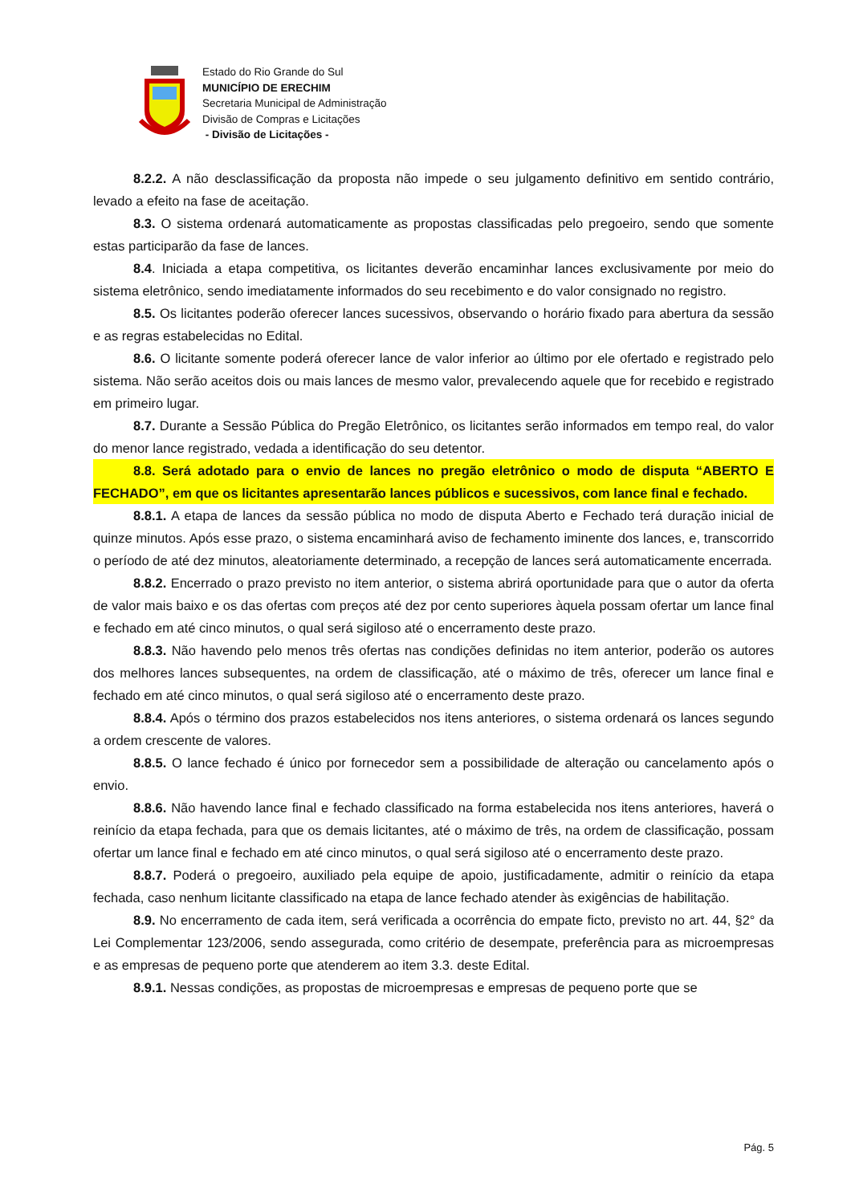Estado do Rio Grande do Sul
MUNICÍPIO DE ERECHIM
Secretaria Municipal de Administração
Divisão de Compras e Licitações
- Divisão de Licitações -
8.2.2. A não desclassificação da proposta não impede o seu julgamento definitivo em sentido contrário, levado a efeito na fase de aceitação.
8.3. O sistema ordenará automaticamente as propostas classificadas pelo pregoeiro, sendo que somente estas participarão da fase de lances.
8.4. Iniciada a etapa competitiva, os licitantes deverão encaminhar lances exclusivamente por meio do sistema eletrônico, sendo imediatamente informados do seu recebimento e do valor consignado no registro.
8.5. Os licitantes poderão oferecer lances sucessivos, observando o horário fixado para abertura da sessão e as regras estabelecidas no Edital.
8.6. O licitante somente poderá oferecer lance de valor inferior ao último por ele ofertado e registrado pelo sistema. Não serão aceitos dois ou mais lances de mesmo valor, prevalecendo aquele que for recebido e registrado em primeiro lugar.
8.7. Durante a Sessão Pública do Pregão Eletrônico, os licitantes serão informados em tempo real, do valor do menor lance registrado, vedada a identificação do seu detentor.
8.8. Será adotado para o envio de lances no pregão eletrônico o modo de disputa “ABERTO E FECHADO”, em que os licitantes apresentarão lances públicos e sucessivos, com lance final e fechado.
8.8.1. A etapa de lances da sessão pública no modo de disputa Aberto e Fechado terá duração inicial de quinze minutos. Após esse prazo, o sistema encaminhará aviso de fechamento iminente dos lances, e, transcorrido o período de até dez minutos, aleatoriamente determinado, a recepção de lances será automaticamente encerrada.
8.8.2. Encerrado o prazo previsto no item anterior, o sistema abrirá oportunidade para que o autor da oferta de valor mais baixo e os das ofertas com preços até dez por cento superiores àquela possam ofertar um lance final e fechado em até cinco minutos, o qual será sigiloso até o encerramento deste prazo.
8.8.3. Não havendo pelo menos três ofertas nas condições definidas no item anterior, poderão os autores dos melhores lances subsequentes, na ordem de classificação, até o máximo de três, oferecer um lance final e fechado em até cinco minutos, o qual será sigiloso até o encerramento deste prazo.
8.8.4. Após o término dos prazos estabelecidos nos itens anteriores, o sistema ordenará os lances segundo a ordem crescente de valores.
8.8.5. O lance fechado é único por fornecedor sem a possibilidade de alteração ou cancelamento após o envio.
8.8.6. Não havendo lance final e fechado classificado na forma estabelecida nos itens anteriores, haverá o reinício da etapa fechada, para que os demais licitantes, até o máximo de três, na ordem de classificação, possam ofertar um lance final e fechado em até cinco minutos, o qual será sigiloso até o encerramento deste prazo.
8.8.7. Poderá o pregoeiro, auxiliado pela equipe de apoio, justificadamente, admitir o reinício da etapa fechada, caso nenhum licitante classificado na etapa de lance fechado atender às exigências de habilitação.
8.9. No encerramento de cada item, será verificada a ocorrência do empate ficto, previsto no art. 44, §2° da Lei Complementar 123/2006, sendo assegurada, como critério de desempate, preferência para as microempresas e as empresas de pequeno porte que atenderem ao item 3.3. deste Edital.
8.9.1. Nessas condições, as propostas de microempresas e empresas de pequeno porte que se
Pág. 5